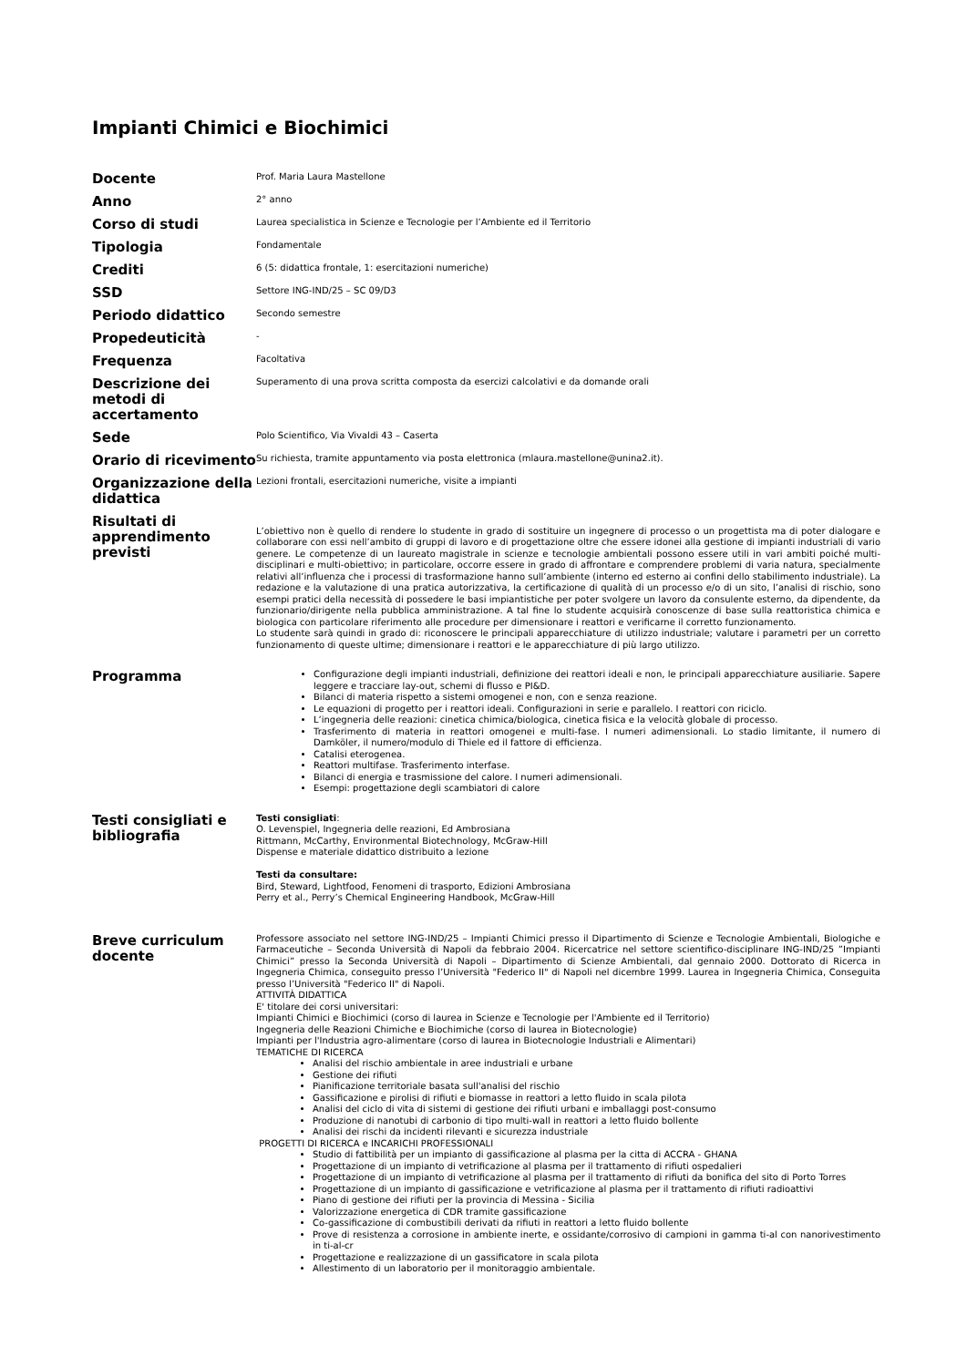Impianti Chimici e Biochimici
| Docente | Prof. Maria Laura Mastellone |
| Anno | 2° anno |
| Corso di studi | Laurea specialistica in Scienze e Tecnologie per l’Ambiente ed il Territorio |
| Tipologia | Fondamentale |
| Crediti | 6 (5: didattica frontale, 1: esercitazioni numeriche) |
| SSD | Settore ING-IND/25 – SC 09/D3 |
| Periodo didattico | Secondo semestre |
| Propedeuticità | - |
| Frequenza | Facoltativa |
| Descrizione dei metodi di accertamento | Superamento di una prova scritta composta da esercizi calcolativi e da domande orali |
| Sede | Polo Scientifico, Via Vivaldi 43 – Caserta |
| Orario di ricevimento | Su richiesta, tramite appuntamento via posta elettronica (mlaura.mastellone@unina2.it). |
| Organizzazione della didattica | Lezioni frontali, esercitazioni numeriche, visite a impianti |
| Risultati di apprendimento previsti | L’obiettivo non è quello di rendere lo studente in grado di sostituire un ingegnere di processo o un progettista ma di poter dialogare e collaborare con essi nell’ambito di gruppi di lavoro e di progettazione oltre che essere idonei alla gestione di impianti industriali di vario genere. Le competenze di un laureato magistrale in scienze e tecnologie ambientali possono essere utili in vari ambiti poiché multi-disciplinari e multi-obiettivo; in particolare, occorre essere in grado di affrontare e comprendere problemi di varia natura, specialmente relativi all’influenza che i processi di trasformazione hanno sull’ambiente (interno ed esterno ai confini dello stabilimento industriale). La redazione e la valutazione di una pratica autorizzativa, la certificazione di qualità di un processo e/o di un sito, l’analisi di rischio, sono esempi pratici della necessità di possedere le basi impiantistiche per poter svolgere un lavoro da consulente esterno, da dipendente, da funzionario/dirigente nella pubblica amministrazione. A tal fine lo studente acquisirà conoscenze di base sulla reattoristica chimica e biologica con particolare riferimento alle procedure per dimensionare i reattori e verificarne il corretto funzionamento. Lo studente sarà quindi in grado di: riconoscere le principali apparecchiature di utilizzo industriale; valutare i parametri per un corretto funzionamento di queste ultime; dimensionare i reattori e le apparecchiature di più largo utilizzo. |
| Programma | Configurazione degli impianti industriali, definizione dei reattori ideali e non, le principali apparecchiature ausiliarie. Sapere leggere e tracciare lay-out, schemi di flusso e PI&D. Bilanci di materia rispetto a sistemi omogenei e non, con e senza reazione. Le equazioni di progetto per i reattori ideali. Configurazioni in serie e parallelo. I reattori con riciclo. L’ingegneria delle reazioni: cinetica chimica/biologica, cinetica fisica e la velocità globale di processo. Trasferimento di materia in reattori omogenei e multi-fase. I numeri adimensionali. Lo stadio limitante, il numero di Damköler, il numero/modulo di Thiele ed il fattore di efficienza. Catalisi eterogenea. Reattori multifase. Trasferimento interfase. Bilanci di energia e trasmissione del calore. I numeri adimensionali. Esempi: progettazione degli scambiatori di calore |
| Testi consigliati e bibliografia | Testi consigliati : O. Levenspiel, Ingegneria delle reazioni, Ed Ambrosiana Rittmann, McCarthy, Environmental Biotechnology, McGraw-Hill Dispense e materiale didattico distribuito a lezione Testi da consultare: Bird, Steward, Lightfood, Fenomeni di trasporto, Edizioni Ambrosiana Perry et al., Perry’s Chemical Engineering Handbook, McGraw-Hill |
| Breve curriculum docente | Professore associato nel settore ING-IND/25 – Impianti Chimici presso il Dipartimento di Scienze e Tecnologie Ambientali, Biologiche e Farmaceutiche – Seconda Università di Napoli da febbraio 2004. Ricercatrice nel settore scientifico-disciplinare ING-IND/25 ”Impianti Chimici” presso la Seconda Università di Napoli – Dipartimento di Scienze Ambientali, dal gennaio 2000. Dottorato di Ricerca in Ingegneria Chimica, conseguito presso l’Università "Federico II" di Napoli nel dicembre 1999. Laurea in Ingegneria Chimica, Conseguita presso l’Università "Federico II" di Napoli. ATTIVITÀ DIDATTICA E' titolare dei corsi universitari: Impianti Chimici e Biochimici (corso di laurea in Scienze e Tecnologie per l'Ambiente ed il Territorio) Ingegneria delle Reazioni Chimiche e Biochimiche (corso di laurea in Biotecnologie) Impianti per l'Industria agro-alimentare (corso di laurea in Biotecnologie Industriali e Alimentari) TEMATICHE DI RICERCA Analisi del rischio ambientale in aree industriali e urbane Gestione dei rifiuti Pianificazione territoriale basata sull'analisi del rischio Gassificazione e pirolisi di rifiuti e biomasse in reattori a letto fluido in scala pilota Analisi del ciclo di vita di sistemi di gestione dei rifiuti urbani e imballaggi post-consumo Produzione di nanotubi di carbonio di tipo multi-wall in reattori a letto fluido bollente Analisi dei rischi da incidenti rilevanti e sicurezza industriale PROGETTI DI RICERCA e INCARICHI PROFESSIONALI Studio di fattibilità per un impianto di gassificazione al plasma per la citta di ACCRA - GHANA Progettazione di un impianto di vetrificazione al plasma per il trattamento di rifiuti ospedalieri Progettazione di un impianto di vetrificazione al plasma per il trattamento di rifiuti da bonifica del sito di Porto Torres Progettazione di un impianto di gassificazione e vetrificazione al plasma per il trattamento di rifiuti radioattivi Piano di gestione dei rifiuti per la provincia di Messina - Sicilia Valorizzazione energetica di CDR tramite gassificazione Co-gassificazione di combustibili derivati da rifiuti in reattori a letto fluido bollente Prove di resistenza a corrosione in ambiente inerte, e ossidante/corrosivo di campioni in gamma ti-al con nanorivestimento in ti-al-cr Progettazione e realizzazione di un gassificatore in scala pilota Allestimento di un laboratorio per il monitoraggio ambientale. |